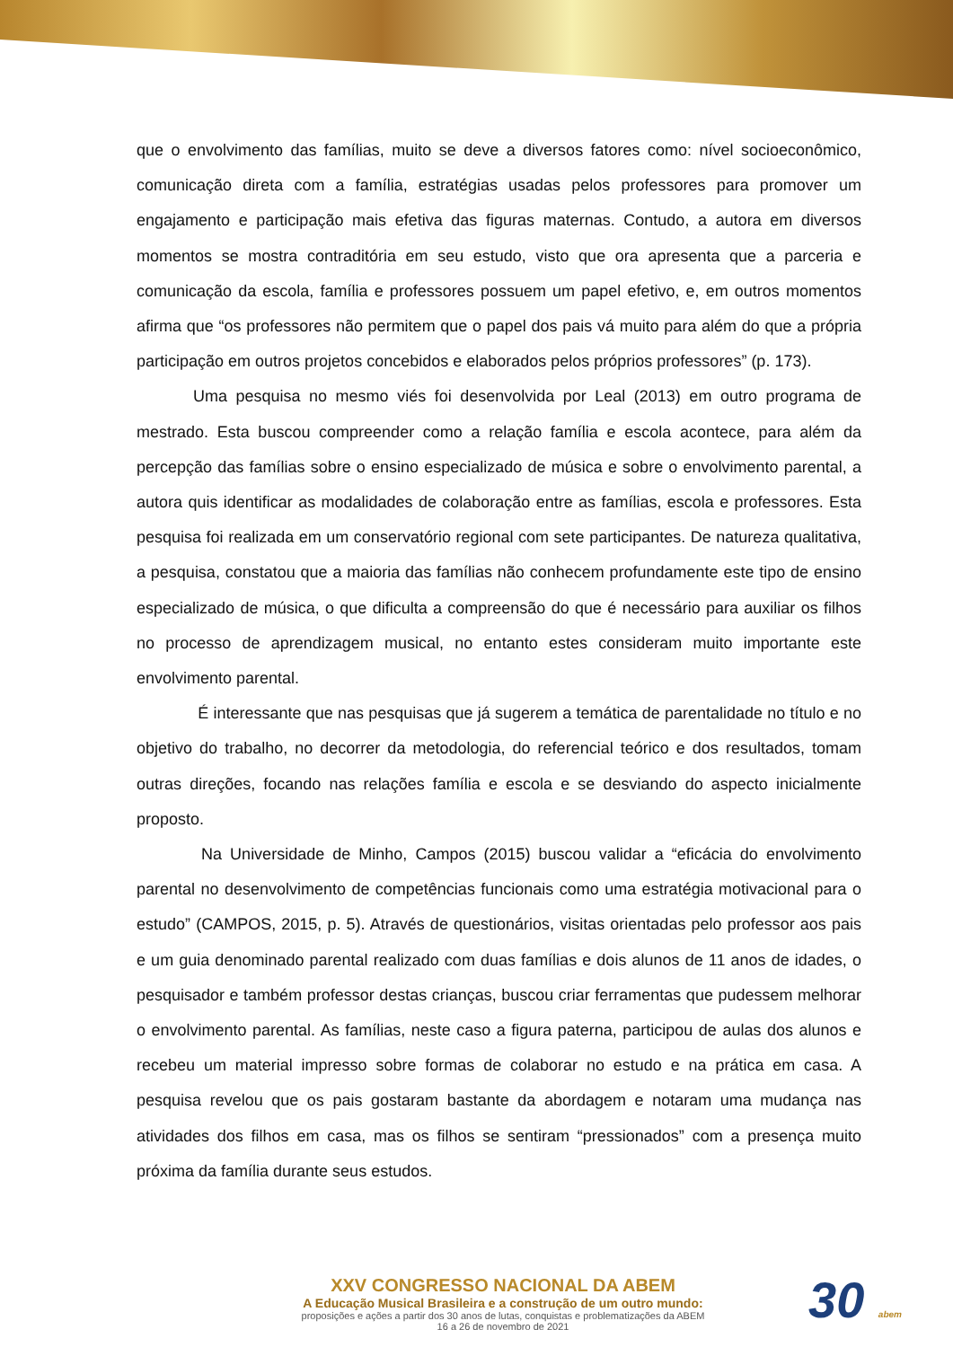que o envolvimento das famílias, muito se deve a diversos fatores como: nível socioeconômico, comunicação direta com a família, estratégias usadas pelos professores para promover um engajamento e participação mais efetiva das figuras maternas. Contudo, a autora em diversos momentos se mostra contraditória em seu estudo, visto que ora apresenta que a parceria e comunicação da escola, família e professores possuem um papel efetivo, e, em outros momentos afirma que “os professores não permitem que o papel dos pais vá muito para além do que a própria participação em outros projetos concebidos e elaborados pelos próprios professores” (p. 173).
Uma pesquisa no mesmo viés foi desenvolvida por Leal (2013) em outro programa de mestrado. Esta buscou compreender como a relação família e escola acontece, para além da percepção das famílias sobre o ensino especializado de música e sobre o envolvimento parental, a autora quis identificar as modalidades de colaboração entre as famílias, escola e professores. Esta pesquisa foi realizada em um conservatório regional com sete participantes. De natureza qualitativa, a pesquisa, constatou que a maioria das famílias não conhecem profundamente este tipo de ensino especializado de música, o que dificulta a compreensão do que é necessário para auxiliar os filhos no processo de aprendizagem musical, no entanto estes consideram muito importante este envolvimento parental.
É interessante que nas pesquisas que já sugerem a temática de parentalidade no título e no objetivo do trabalho, no decorrer da metodologia, do referencial teórico e dos resultados, tomam outras direções, focando nas relações família e escola e se desviando do aspecto inicialmente proposto.
Na Universidade de Minho, Campos (2015) buscou validar a “eficácia do envolvimento parental no desenvolvimento de competências funcionais como uma estratégia motivacional para o estudo” (CAMPOS, 2015, p. 5). Através de questionários, visitas orientadas pelo professor aos pais e um guia denominado parental realizado com duas famílias e dois alunos de 11 anos de idades, o pesquisador e também professor destas crianças, buscou criar ferramentas que pudessem melhorar o envolvimento parental. As famílias, neste caso a figura paterna, participou de aulas dos alunos e recebeu um material impresso sobre formas de colaborar no estudo e na prática em casa. A pesquisa revelou que os pais gostaram bastante da abordagem e notaram uma mudança nas atividades dos filhos em casa, mas os filhos se sentiram “pressionados” com a presença muito próxima da família durante seus estudos.
XXV CONGRESSO NACIONAL DA ABEM
A Educação Musical Brasileira e a construção de um outro mundo:
proposições e ações a partir dos 30 anos de lutas, conquistas e problematizações da ABEM
16 a 26 de novembro de 2021
30 abem